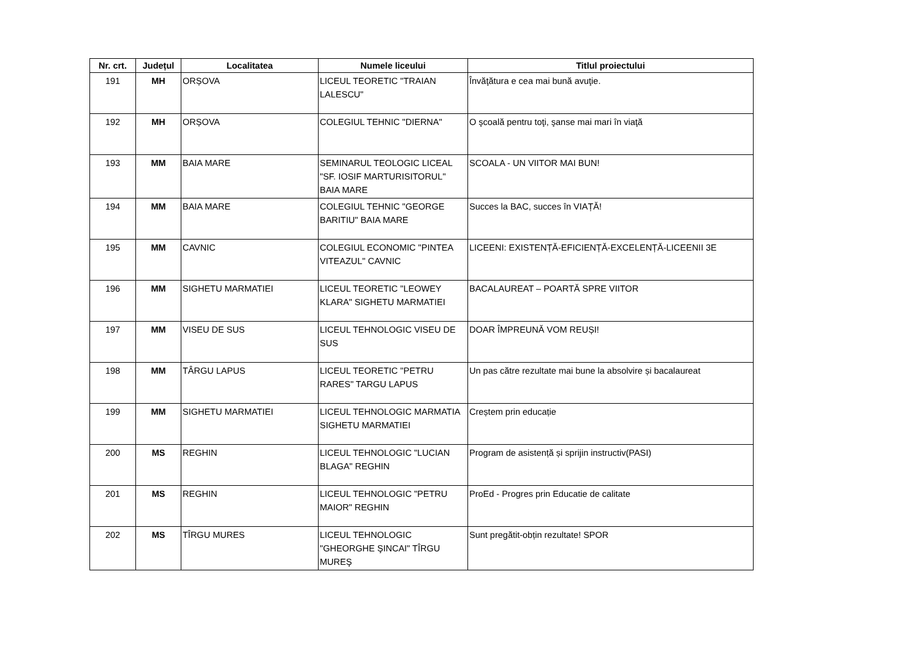| Nr. crt. | Județul | Localitatea | Numele liceului | Titlul proiectului |
| --- | --- | --- | --- | --- |
| 191 | MH | ORȘOVA | LICEUL TEORETIC "TRAIAN LALESCU" | Învăţătura e cea mai bună avuţie. |
| 192 | MH | ORȘOVA | COLEGIUL TEHNIC "DIERNA" | O şcoală pentru toţi, şanse mai mari în viaţă |
| 193 | MM | BAIA MARE | SEMINARUL TEOLOGIC LICEAL "SF. IOSIF MARTURISITORUL" BAIA MARE | SCOALA - UN VIITOR MAI BUN! |
| 194 | MM | BAIA MARE | COLEGIUL TEHNIC "GEORGE BARITIU" BAIA MARE | Succes la BAC, succes în VIAȚĂ! |
| 195 | MM | CAVNIC | COLEGIUL ECONOMIC "PINTEA VITEAZUL" CAVNIC | LICEENI: EXISTENȚĂ-EFICIENȚĂ-EXCELENȚĂ-LICEENII 3E |
| 196 | MM | SIGHETU MARMATIEI | LICEUL TEORETIC "LEOWEY KLARA" SIGHETU MARMATIEI | BACALAUREAT – POARTĂ SPRE VIITOR |
| 197 | MM | VISEU DE SUS | LICEUL TEHNOLOGIC VISEU DE SUS | DOAR ÎMPREUNĂ VOM REUȘI! |
| 198 | MM | TÂRGU LAPUS | LICEUL TEORETIC "PETRU RARES" TARGU LAPUS | Un pas către rezultate mai bune la absolvire și bacalaureat |
| 199 | MM | SIGHETU MARMATIEI | LICEUL TEHNOLOGIC MARMATIA SIGHETU MARMATIEI | Creștem prin educație |
| 200 | MS | REGHIN | LICEUL TEHNOLOGIC "LUCIAN BLAGA" REGHIN | Program de asistență și sprijin instructiv(PASI) |
| 201 | MS | REGHIN | LICEUL TEHNOLOGIC "PETRU MAIOR" REGHIN | ProEd - Progres prin Educatie de calitate |
| 202 | MS | TÎRGU MURES | LICEUL TEHNOLOGIC "GHEORGHE ŞINCAI" TÎRGU MUREŞ | Sunt pregătit-obțin rezultate! SPOR |